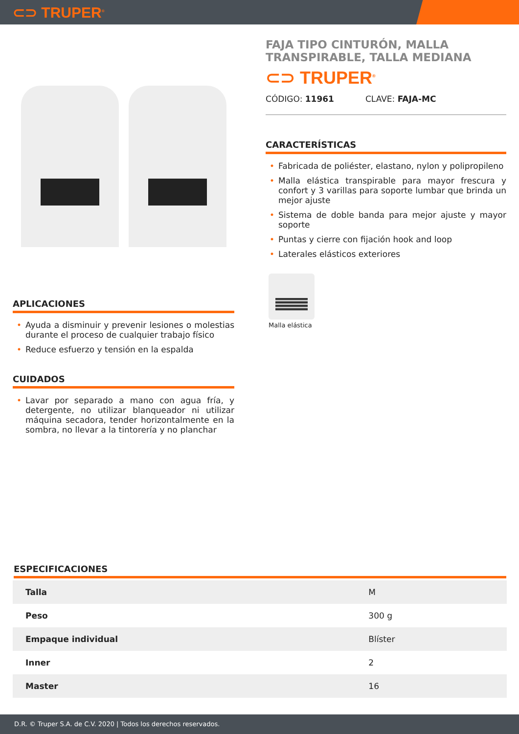⊂⊃ TRUPER<sup>®</sup>
APLICACIONES
• Ayuda a disminuir y prevenir lesiones o molestias durante el proceso de cualquier trabajo físico
• Reduce esfuerzo y tensión en la espalda
CUIDADOS
• Lavar por separado a mano con agua fría, y detergente, no utilizar blanqueador ni utilizar máquina secadora, tender horizontalmente en la sombra, no llevar a la tintorería y no planchar
FAJA TIPO CINTURÓN, MALLA TRANSPIRABLE, TALLA MEDIANA
⊂⊃ TRUPER<sup>®</sup>
CÓDIGO: 11961 CLAVE: FAJA-MC
CARACTERÍSTICAS
• Fabricada de poliéster, elastano, nylon y polipropileno
• Malla elástica transpirable para mayor frescura y confort y 3 varillas para soporte lumbar que brinda un mejor ajuste
• Sistema de doble banda para mejor ajuste y mayor soporte
• Puntas y cierre con fijación hook and loop
• Laterales elásticos exteriores
Malla elástica
ESPECIFICACIONES
| Talla | M |
| Peso | 300 g |
| Empaque individual | Blíster |
| Inner | 2 |
| Master | 16 |
D.R. © Truper S.A. de C.V. 2020 | Todos los derechos reservados.